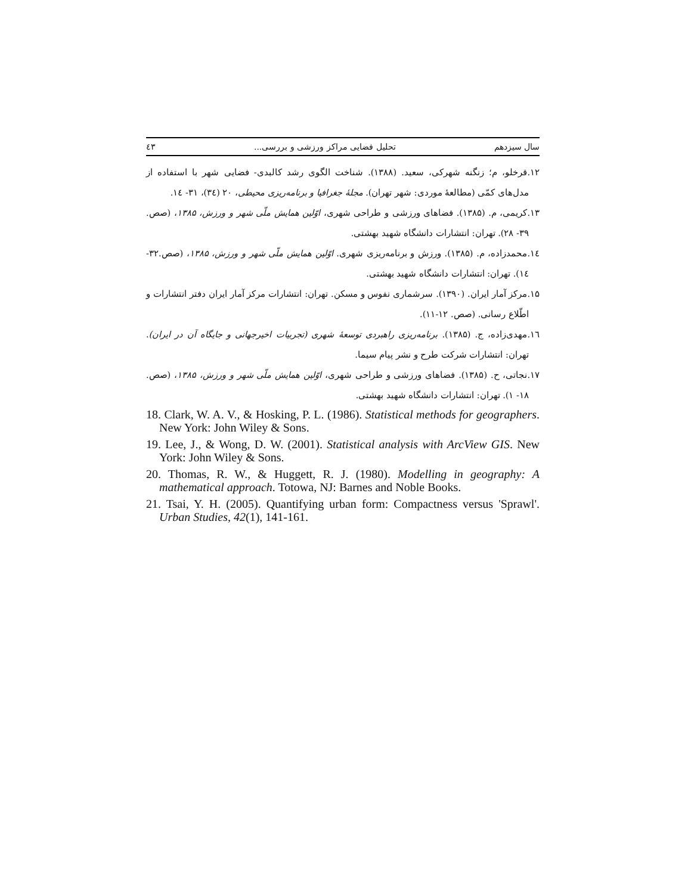سال سیزدهم تحلیل فضایی مراکز ورزشی و بررسی... ٤٣
۱۲.قرخلو، م؛ زنگنه شهرکی، سعید. (۱۳۸۸). شناخت الگوی رشد کالبدی- فضایی شهر با استفاده از مدل‌های کمّی (مطالعهٔ موردی: شهر تهران). مجلهٔ جغرافیا و برنامه‌ریزی محیطی، ۲۰ (۳٤)، ۳۱- ۱٤.
۱۳.کریمی، م. (۱۳۸۵). فضاهای ورزشی و طراحی شهری، اوّلین همایش ملّی شهر و ورزش، ۱۳۸۵، (صص. ۳۹- ۲۸). تهران: انتشارات دانشگاه شهید بهشتی.
۱٤.محمدزاده، م. (۱۳۸۵). ورزش و برنامه‌ریزی شهری. اوّلین همایش ملّی شهر و ورزش، ۱۳۸۵، (صص.۳۲- ۱٤). تهران: انتشارات دانشگاه شهید بهشتی.
۱۵.مرکز آمار ایران. (۱۳۹۰). سرشماری نفوس و مسکن. تهران: انتشارات مرکز آمار ایران دفتر انتشارات و اطّلاع رسانی. (صص. ۱۲-۱۱).
۱٦.مهدی‌زاده، ج. (۱۳۸۵). برنامه‌ریزی راهبردی توسعهٔ شهری (تجربیات اخیرجهانی و جایگاه آن در ایران). تهران: انتشارات شرکت طرح و نشر پیام سیما.
۱۷.نجاتی، ح. (۱۳۸۵). فضاهای ورزشی و طراحی شهری، اوّلین همایش ملّی شهر و ورزش، ۱۳۸۵، (صص. ۱۸- ۱). تهران: انتشارات دانشگاه شهید بهشتی.
18. Clark, W. A. V., & Hosking, P. L. (1986). Statistical methods for geographers. New York: John Wiley & Sons.
19. Lee, J., & Wong, D. W. (2001). Statistical analysis with ArcView GIS. New York: John Wiley & Sons.
20. Thomas, R. W., & Huggett, R. J. (1980). Modelling in geography: A mathematical approach. Totowa, NJ: Barnes and Noble Books.
21. Tsai, Y. H. (2005). Quantifying urban form: Compactness versus 'Sprawl'. Urban Studies, 42(1), 141-161.